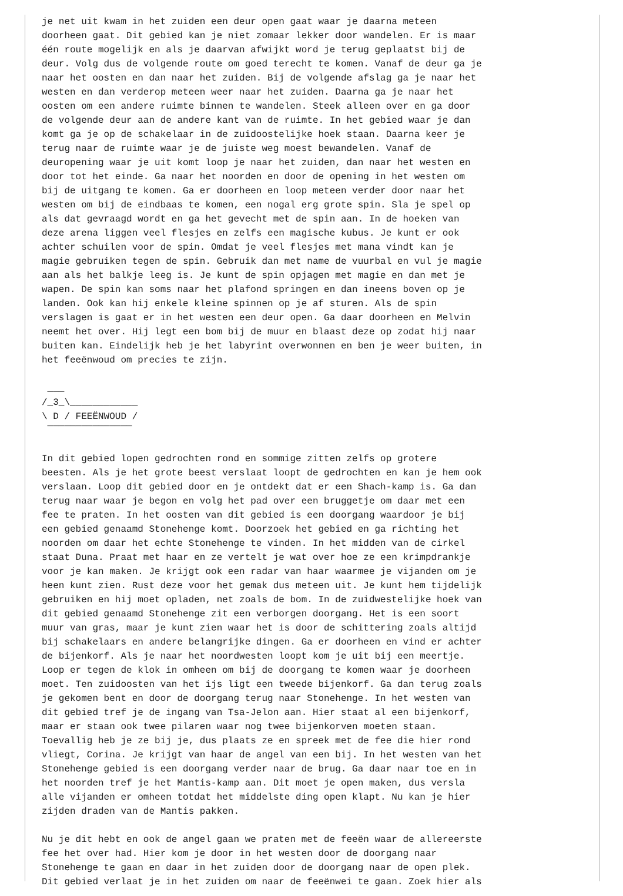je net uit kwam in het zuiden een deur open gaat waar je daarna meteen
doorheen gaat. Dit gebied kan je niet zomaar lekker door wandelen. Er is maar
één route mogelijk en als je daarvan afwijkt word je terug geplaatst bij de
deur. Volg dus de volgende route om goed terecht te komen. Vanaf de deur ga je
naar het oosten en dan naar het zuiden. Bij de volgende afslag ga je naar het
westen en dan verderop meteen weer naar het zuiden. Daarna ga je naar het
oosten om een andere ruimte binnen te wandelen. Steek alleen over en ga door
de volgende deur aan de andere kant van de ruimte. In het gebied waar je dan
komt ga je op de schakelaar in de zuidoostelijke hoek staan. Daarna keer je
terug naar de ruimte waar je de juiste weg moest bewandelen. Vanaf de
deuropening waar je uit komt loop je naar het zuiden, dan naar het westen en
door tot het einde. Ga naar het noorden en door de opening in het westen om
bij de uitgang te komen. Ga er doorheen en loop meteen verder door naar het
westen om bij de eindbaas te komen, een nogal erg grote spin. Sla je spel op
als dat gevraagd wordt en ga het gevecht met de spin aan. In de hoeken van
deze arena liggen veel flesjes en zelfs een magische kubus. Je kunt er ook
achter schuilen voor de spin. Omdat je veel flesjes met mana vindt kan je
magie gebruiken tegen de spin. Gebruik dan met name de vuurbal en vul je magie
aan als het balkje leeg is. Je kunt de spin opjagen met magie en dan met je
wapen. De spin kan soms naar het plafond springen en dan ineens boven op je
landen. Ook kan hij enkele kleine spinnen op je af sturen. Als de spin
verslagen is gaat er in het westen een deur open. Ga daar doorheen en Melvin
neemt het over. Hij legt een bom bij de muur en blaast deze op zodat hij naar
buiten kan. Eindelijk heb je het labyrint overwonnen en ben je weer buiten, in
het feeënwoud om precies te zijn.

 ___
/_3_\____________
\ D / FEEËNWOUD /
 ¯¯¯¯¯¯¯¯¯¯¯¯¯¯¯

In dit gebied lopen gedrochten rond en sommige zitten zelfs op grotere
beesten. Als je het grote beest verslaat loopt de gedrochten en kan je hem ook
verslaan. Loop dit gebied door en je ontdekt dat er een Shach-kamp is. Ga dan
terug naar waar je begon en volg het pad over een bruggetje om daar met een
fee te praten. In het oosten van dit gebied is een doorgang waardoor je bij
een gebied genaamd Stonehenge komt. Doorzoek het gebied en ga richting het
noorden om daar het echte Stonehenge te vinden. In het midden van de cirkel
staat Duna. Praat met haar en ze vertelt je wat over hoe ze een krimpdrankje
voor je kan maken. Je krijgt ook een radar van haar waarmee je vijanden om je
heen kunt zien. Rust deze voor het gemak dus meteen uit. Je kunt hem tijdelijk
gebruiken en hij moet opladen, net zoals de bom. In de zuidwestelijke hoek van
dit gebied genaamd Stonehenge zit een verborgen doorgang. Het is een soort
muur van gras, maar je kunt zien waar het is door de schittering zoals altijd
bij schakelaars en andere belangrijke dingen. Ga er doorheen en vind er achter
de bijenkorf. Als je naar het noordwesten loopt kom je uit bij een meertje.
Loop er tegen de klok in omheen om bij de doorgang te komen waar je doorheen
moet. Ten zuidoosten van het ijs ligt een tweede bijenkorf. Ga dan terug zoals
je gekomen bent en door de doorgang terug naar Stonehenge. In het westen van
dit gebied tref je de ingang van Tsa-Jelon aan. Hier staat al een bijenkorf,
maar er staan ook twee pilaren waar nog twee bijenkorven moeten staan.
Toevallig heb je ze bij je, dus plaats ze en spreek met de fee die hier rond
vliegt, Corina. Je krijgt van haar de angel van een bij. In het westen van het
Stonehenge gebied is een doorgang verder naar de brug. Ga daar naar toe en in
het noorden tref je het Mantis-kamp aan. Dit moet je open maken, dus versla
alle vijanden er omheen totdat het middelste ding open klapt. Nu kan je hier
zijden draden van de Mantis pakken.

Nu je dit hebt en ook de angel gaan we praten met de feeën waar de allereerste
fee het over had. Hier kom je door in het westen door de doorgang naar
Stonehenge te gaan en daar in het zuiden door de doorgang naar de open plek.
Dit gebied verlaat je in het zuiden om naar de feeënwei te gaan. Zoek hier als